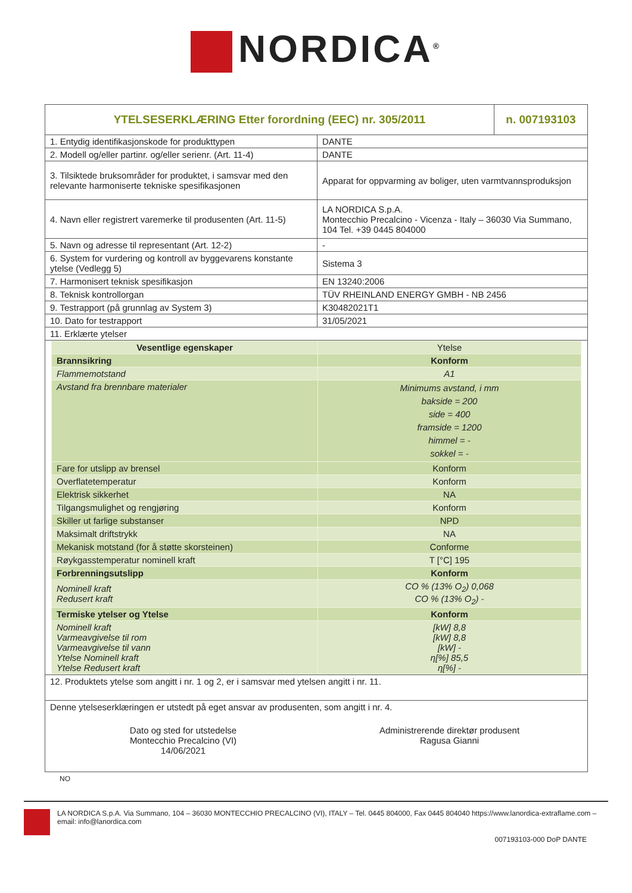NORDICA<sup>®</sup>
| YTELSESERKLÆRING Etter forordning (EEC) nr. 305/2011 | | n. 007193103 |
| 1. Entydig identifikasjonskode for produkttypen | DANTE | |
| 2. Modell og/eller partinr. og/eller serienr. (Art. 11-4) | DANTE | |
| 3. Tilsiktede bruksområder for produktet, i samsvar med den relevante harmoniserte tekniske spesifikasjonen | Apparat for oppvarming av boliger, uten varmtvannsproduksjon | |
| 4. Navn eller registrert varemerke til produsenten (Art. 11-5) | LA NORDICA S.p.A. Montecchio Precalcino - Vicenza - Italy – 36030 Via Summano, 104 Tel. +39 0445 804000 | |
| 5. Navn og adresse til representant (Art. 12-2) | - | |
| 6. System for vurdering og kontroll av byggevarens konstante ytelse (Vedlegg 5) | Sistema 3 | |
| 7. Harmonisert teknisk spesifikasjon | EN 13240:2006 | |
| 8. Teknisk kontrollorgan | TÜV RHEINLAND ENERGY GMBH - NB 2456 | |
| 9. Testrapport (på grunnlag av System 3) | K30482021T1 | |
| 10. Dato for testrapport | 31/05/2021 | |
| 11. Erklærte ytelser | | |
| / Vesentlige egenskaper / Ytelse / / Brannsikring / Konform / / Flammemotstand / A1 / / Avstand fra brennbare materialer / Minimums avstand, i mm bakside = 200 side = 400 framside = 1200 himmel = - sokkel = - / / Fare for utslipp av brensel / Konform / / Overflatetemperatur / Konform / / Elektrisk sikkerhet / NA / / Tilgangsmulighet og rengjøring / Konform / / Skiller ut farlige substanser / NPD / / Maksimalt driftstrykk / NA / / Mekanisk motstand (for å støtte skorsteinen) / Conforme / / Røykgasstemperatur nominell kraft / T [°C] 195 / / Forbrenningsutslipp / Konform / / Nominell kraft Redusert kraft / CO % (13% O<sub>2</sub>) 0,068 CO % (13% O<sub>2</sub>) - / / Termiske ytelser og Ytelse / Konform / / Nominell kraft Varmeavgivelse til rom Varmeavgivelse til vann Ytelse Nominell kraft Ytelse Redusert kraft / [kW] 8,8 [kW] 8,8 [kW] - η[%] 85,5 η[%] - / | | |
| 12. Produktets ytelse som angitt i nr. 1 og 2, er i samsvar med ytelsen angitt i nr. 11. | | |
| Denne ytelseserklæringen er utstedt på eget ansvar av produsenten, som angitt i nr. 4. Dato og sted for utstedelse Montecchio Precalcino (VI) 14/06/2021 Administrerende direktør produsent Ragusa Gianni | | |
NO
LA NORDICA S.p.A. Via Summano, 104 – 36030 MONTECCHIO PRECALCINO (VI), ITALY – Tel. 0445 804000, Fax 0445 804040 https://www.lanordica-extraflame.com – email: info@lanordica.com
007193103-000 DoP DANTE